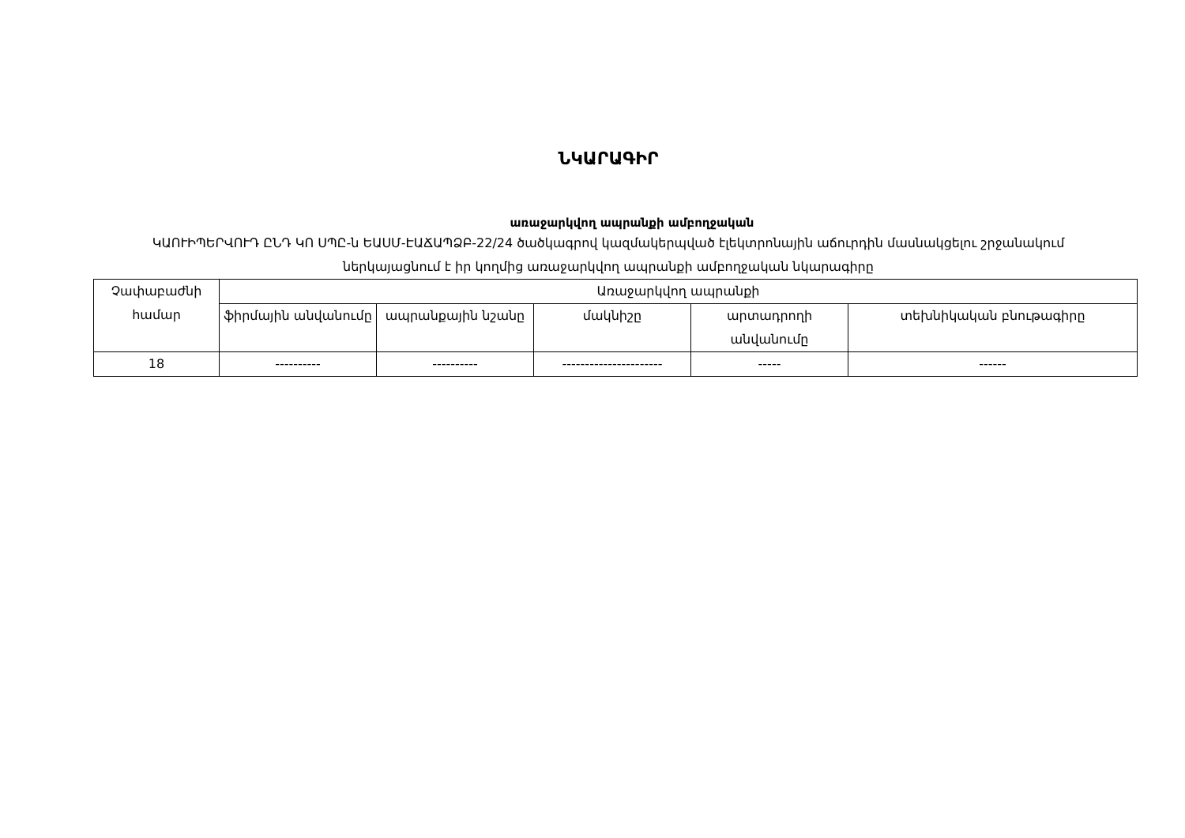ՆԿԱՐԱԳԻՐ
առաջարկվող ապրանքի ամբողջական
ԿԱՈՒԻՊԵՐՎՈՒԴ ԸՆԴ ԿՈ ՍՊԸ-ն ԵԱՍՄ-ԷԱՃԱՊՁԲ-22/24 ծածկագրով կազմակերպված էլեկտրոնային աճուրդին մասնակցելու շրջանակում ներկայացնում է իր կողմից առաջարկվող ապրանքի ամբողջական նկարագիրը
| Չափաբաժնի համար | Առաջարկվող ապրանքի | | | | |
| | ֆիրմային անվանումը | ապրանքային նշանը | մակնիշը | արտադրողի անվանումը | տեխնիկական բնութագիրը |
| 18 | ---------- | ---------- | ---------------------- | ----- | ------ |